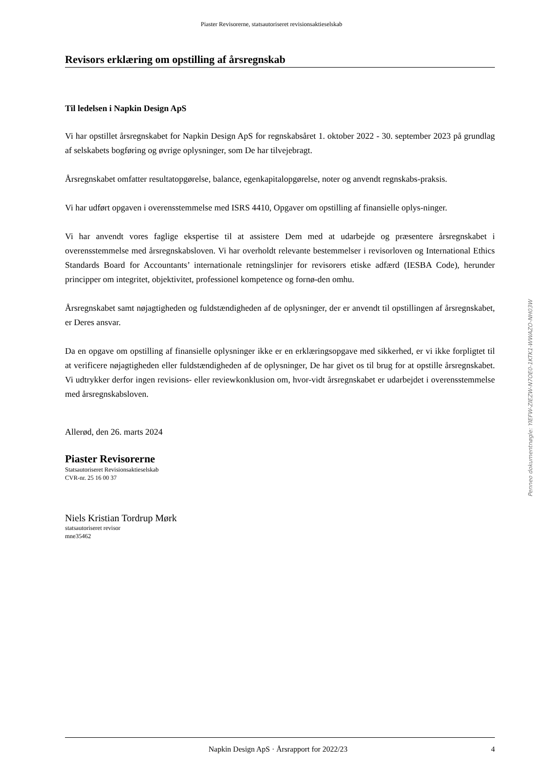Piaster Revisorerne, statsautoriseret revisionsaktieselskab
Revisors erklæring om opstilling af årsregnskab
Til ledelsen i Napkin Design ApS
Vi har opstillet årsregnskabet for Napkin Design ApS for regnskabsåret 1. oktober 2022 - 30. september 2023 på grundlag af selskabets bogføring og øvrige oplysninger, som De har tilvejebragt.
Årsregnskabet omfatter resultatopgørelse, balance, egenkapitalopgørelse, noter og anvendt regnskabs-praksis.
Vi har udført opgaven i overensstemmelse med ISRS 4410, Opgaver om opstilling af finansielle oplys-ninger.
Vi har anvendt vores faglige ekspertise til at assistere Dem med at udarbejde og præsentere årsregnskabet i overensstemmelse med årsregnskabsloven. Vi har overholdt relevante bestemmelser i revisorloven og International Ethics Standards Board for Accountants’ internationale retningslinjer for revisorers etiske adfærd (IESBA Code), herunder principper om integritet, objektivitet, professionel kompetence og fornø-den omhu.
Årsregnskabet samt nøjagtigheden og fuldstændigheden af de oplysninger, der er anvendt til opstillingen af årsregnskabet, er Deres ansvar.
Da en opgave om opstilling af finansielle oplysninger ikke er en erklæringsopgave med sikkerhed, er vi ikke forpligtet til at verificere nøjagtigheden eller fuldstændigheden af de oplysninger, De har givet os til brug for at opstille årsregnskabet. Vi udtrykker derfor ingen revisions- eller reviewkonklusion om, hvor-vidt årsregnskabet er udarbejdet i overensstemmelse med årsregnskabsloven.
Allerød, den 26. marts 2024
Piaster Revisorerne
Statsautoriseret Revisionsaktieselskab
CVR-nr. 25 16 00 37
Niels Kristian Tordrup Mørk
statsautoriseret revisor
mne35462
Penneo dokumentnøgle: YIEFW-ZIEZW-N7OE0-1KTK1-WWAZO-NH03W
Napkin Design ApS · Årsrapport for 2022/23 4